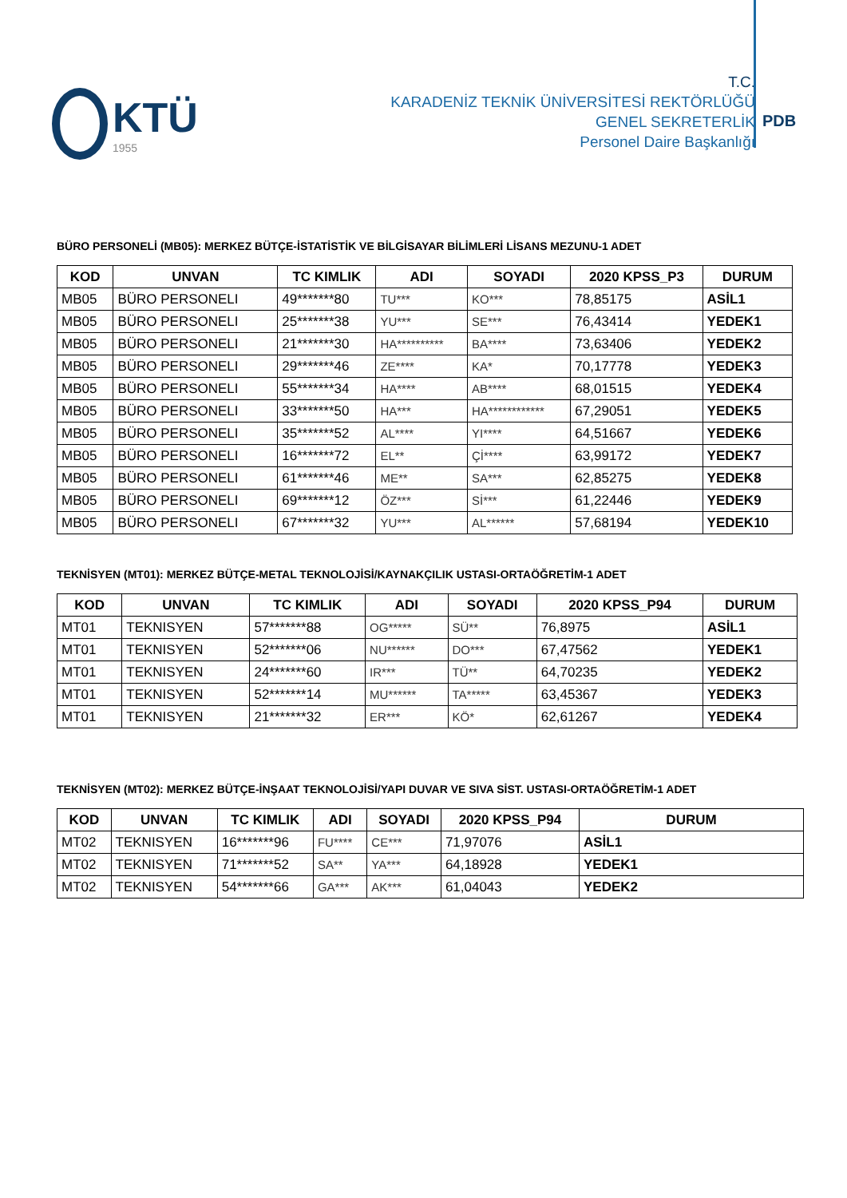KTÜ
1955
T.C.
KARADENİZ TEKNİK ÜNİVERSİTESİ REKTÖRLÜĞÜ
GENEL SEKRETERLİK
Personel Daire Başkanlığı
PDB
BÜRO PERSONELİ (MB05): MERKEZ BÜTÇE-İSTATİSTİK VE BİLGİSAYAR BİLİMLERİ LİSANS MEZUNU-1 ADET
| KOD | UNVAN | TC KIMLIK | ADI | SOYADI | 2020 KPSS_P3 | DURUM |
| --- | --- | --- | --- | --- | --- | --- |
| MB05 | BÜRO PERSONELI | 49*******80 | TU*** | KO*** | 78,85175 | ASİL1 |
| MB05 | BÜRO PERSONELI | 25*******38 | YU*** | SE*** | 76,43414 | YEDEK1 |
| MB05 | BÜRO PERSONELI | 21*******30 | HA********** | BA**** | 73,63406 | YEDEK2 |
| MB05 | BÜRO PERSONELI | 29*******46 | ZE**** | KA* | 70,17778 | YEDEK3 |
| MB05 | BÜRO PERSONELI | 55*******34 | HA**** | AB**** | 68,01515 | YEDEK4 |
| MB05 | BÜRO PERSONELI | 33*******50 | HA*** | HA************ | 67,29051 | YEDEK5 |
| MB05 | BÜRO PERSONELI | 35*******52 | AL**** | YI**** | 64,51667 | YEDEK6 |
| MB05 | BÜRO PERSONELI | 16*******72 | EL** | Çİ**** | 63,99172 | YEDEK7 |
| MB05 | BÜRO PERSONELI | 61*******46 | ME** | SA*** | 62,85275 | YEDEK8 |
| MB05 | BÜRO PERSONELI | 69*******12 | ÖZ*** | Sİ*** | 61,22446 | YEDEK9 |
| MB05 | BÜRO PERSONELI | 67*******32 | YU*** | AL****** | 57,68194 | YEDEK10 |
TEKNİSYEN (MT01): MERKEZ BÜTÇE-METAL TEKNOLOJİSİ/KAYNAKÇILIK USTASI-ORTAÖĞRETİM-1 ADET
| KOD | UNVAN | TC KIMLIK | ADI | SOYADI | 2020 KPSS_P94 | DURUM |
| --- | --- | --- | --- | --- | --- | --- |
| MT01 | TEKNISYEN | 57*******88 | OG***** | SÜ** | 76,8975 | ASİL1 |
| MT01 | TEKNISYEN | 52*******06 | NU****** | DO*** | 67,47562 | YEDEK1 |
| MT01 | TEKNISYEN | 24*******60 | IR*** | TÜ** | 64,70235 | YEDEK2 |
| MT01 | TEKNISYEN | 52*******14 | MU****** | TA***** | 63,45367 | YEDEK3 |
| MT01 | TEKNISYEN | 21*******32 | ER*** | KÖ* | 62,61267 | YEDEK4 |
TEKNİSYEN (MT02): MERKEZ BÜTÇE-İNŞAAT TEKNOLOJİSİ/YAPI DUVAR VE SIVA SİST. USTASI-ORTAÖĞRETİM-1 ADET
| KOD | UNVAN | TC KIMLIK | ADI | SOYADI | 2020 KPSS_P94 | DURUM |
| --- | --- | --- | --- | --- | --- | --- |
| MT02 | TEKNISYEN | 16*******96 | FU**** | CE*** | 71,97076 | ASİL1 |
| MT02 | TEKNISYEN | 71*******52 | SA** | YA*** | 64,18928 | YEDEK1 |
| MT02 | TEKNISYEN | 54*******66 | GA*** | AK*** | 61,04043 | YEDEK2 |